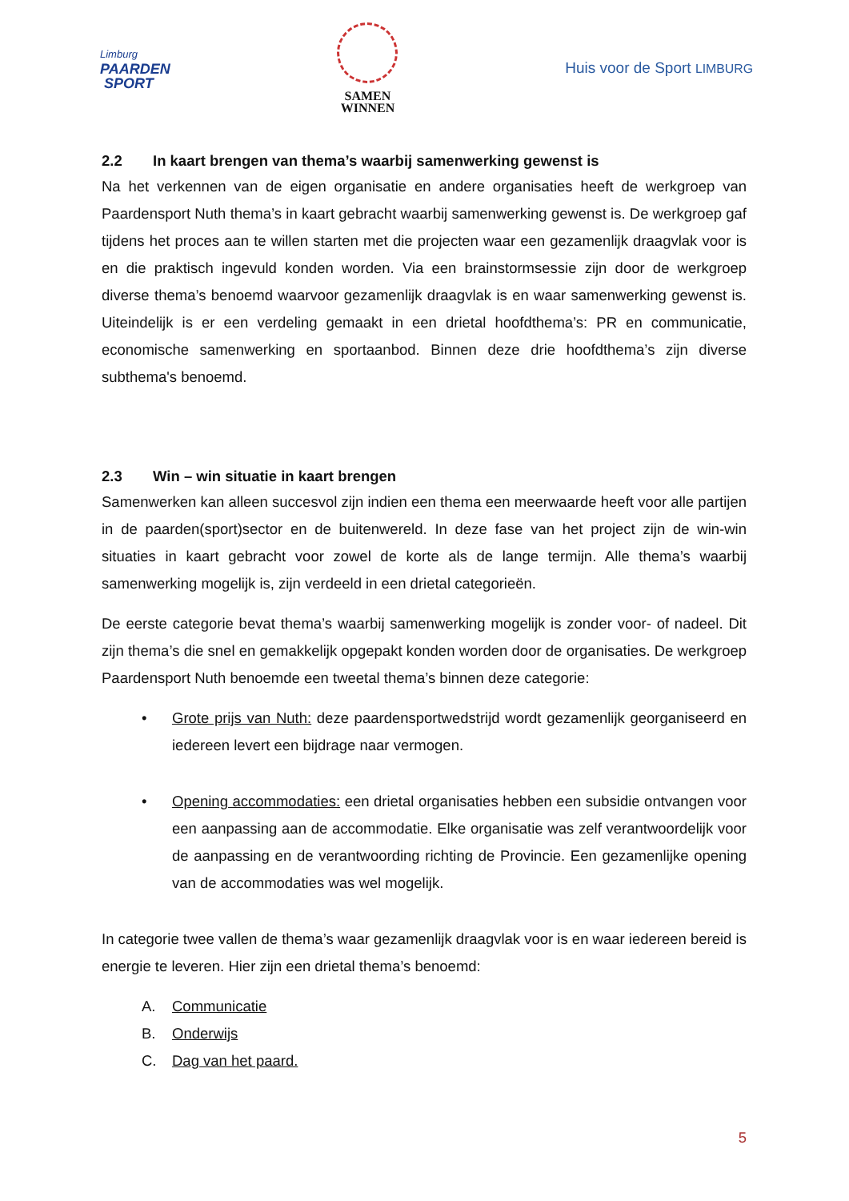Limburg
PAARDEN
SPORT
SAMEN
WINNEN
Huis voor de Sport LIMBURG
2.2 In kaart brengen van thema’s waarbij samenwerking gewenst is
Na het verkennen van de eigen organisatie en andere organisaties heeft de werkgroep van Paardensport Nuth thema’s in kaart gebracht waarbij samenwerking gewenst is. De werkgroep gaf tijdens het proces aan te willen starten met die projecten waar een gezamenlijk draagvlak voor is en die praktisch ingevuld konden worden. Via een brainstormsessie zijn door de werkgroep diverse thema’s benoemd waarvoor gezamenlijk draagvlak is en waar samenwerking gewenst is. Uiteindelijk is er een verdeling gemaakt in een drietal hoofdthema’s: PR en communicatie, economische samenwerking en sportaanbod. Binnen deze drie hoofdthema’s zijn diverse subthema's benoemd.
2.3 Win – win situatie in kaart brengen
Samenwerken kan alleen succesvol zijn indien een thema een meerwaarde heeft voor alle partijen in de paarden(sport)sector en de buitenwereld. In deze fase van het project zijn de win-win situaties in kaart gebracht voor zowel de korte als de lange termijn. Alle thema’s waarbij samenwerking mogelijk is, zijn verdeeld in een drietal categorieën.
De eerste categorie bevat thema’s waarbij samenwerking mogelijk is zonder voor- of nadeel. Dit zijn thema’s die snel en gemakkelijk opgepakt konden worden door de organisaties. De werkgroep Paardensport Nuth benoemde een tweetal thema’s binnen deze categorie:
• Grote prijs van Nuth: deze paardensportwedstrijd wordt gezamenlijk georganiseerd en iedereen levert een bijdrage naar vermogen.
• Opening accommodaties: een drietal organisaties hebben een subsidie ontvangen voor een aanpassing aan de accommodatie. Elke organisatie was zelf verantwoordelijk voor de aanpassing en de verantwoording richting de Provincie. Een gezamenlijke opening van de accommodaties was wel mogelijk.
In categorie twee vallen de thema’s waar gezamenlijk draagvlak voor is en waar iedereen bereid is energie te leveren. Hier zijn een drietal thema’s benoemd:
A. Communicatie
B. Onderwijs
C. Dag van het paard.
5